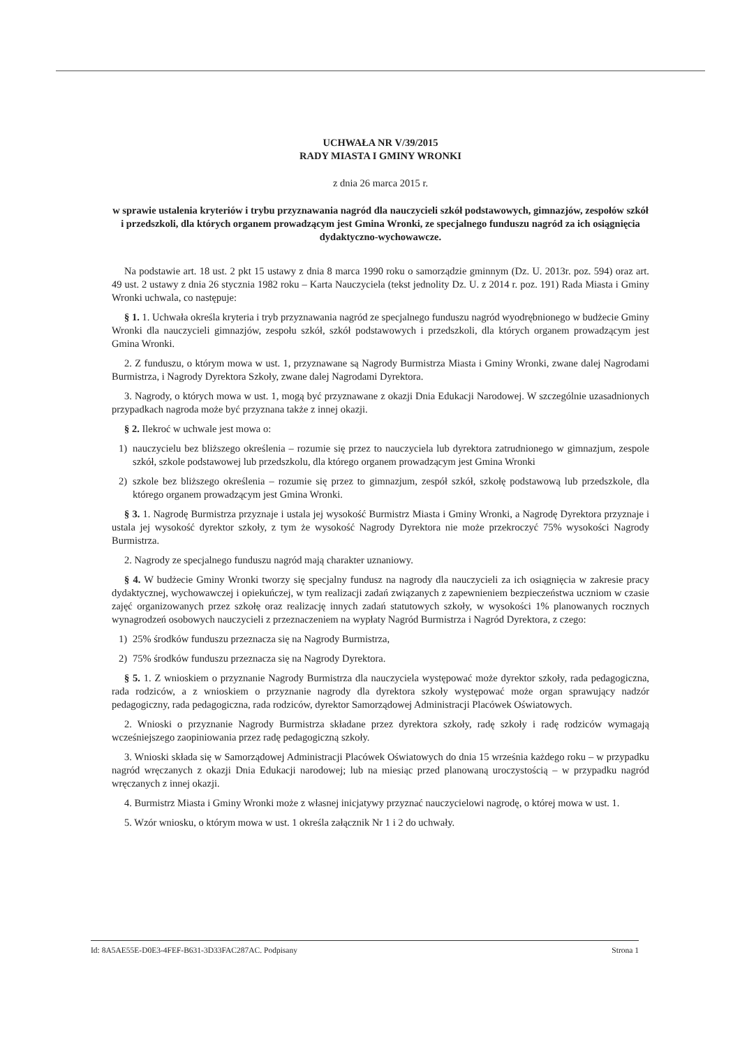UCHWAŁA NR V/39/2015
RADY MIASTA I GMINY WRONKI
z dnia 26 marca 2015 r.
w sprawie ustalenia kryteriów i trybu przyznawania nagród dla nauczycieli szkół podstawowych, gimnazjów, zespołów szkół i przedszkoli, dla których organem prowadzącym jest Gmina Wronki, ze specjalnego funduszu nagród za ich osiągnięcia dydaktyczno-wychowawcze.
Na podstawie art. 18 ust. 2 pkt 15 ustawy z dnia 8 marca 1990 roku o samorządzie gminnym (Dz. U. 2013r. poz. 594) oraz art. 49 ust. 2 ustawy z dnia 26 stycznia 1982 roku – Karta Nauczyciela (tekst jednolity Dz. U. z 2014 r. poz. 191) Rada Miasta i Gminy Wronki uchwala, co następuje:
§ 1. 1. Uchwała określa kryteria i tryb przyznawania nagród ze specjalnego funduszu nagród wyodrębnionego w budżecie Gminy Wronki dla nauczycieli gimnazjów, zespołu szkół, szkół podstawowych i przedszkoli, dla których organem prowadzącym jest Gmina Wronki.
2. Z funduszu, o którym mowa w ust. 1, przyznawane są Nagrody Burmistrza Miasta i Gminy Wronki, zwane dalej Nagrodami Burmistrza, i Nagrody Dyrektora Szkoły, zwane dalej Nagrodami Dyrektora.
3. Nagrody, o których mowa w ust. 1, mogą być przyznawane z okazji Dnia Edukacji Narodowej. W szczególnie uzasadnionych przypadkach nagroda może być przyznana także z innej okazji.
§ 2. Ilekroć w uchwale jest mowa o:
1) nauczycielu bez bliższego określenia – rozumie się przez to nauczyciela lub dyrektora zatrudnionego w gimnazjum, zespole szkół, szkole podstawowej lub przedszkolu, dla którego organem prowadzącym jest Gmina Wronki
2) szkole bez bliższego określenia – rozumie się przez to gimnazjum, zespół szkół, szkołę podstawową lub przedszkole, dla którego organem prowadzącym jest Gmina Wronki.
§ 3. 1. Nagrodę Burmistrza przyznaje i ustala jej wysokość Burmistrz Miasta i Gminy Wronki, a Nagrodę Dyrektora przyznaje i ustala jej wysokość dyrektor szkoły, z tym że wysokość Nagrody Dyrektora nie może przekroczyć 75% wysokości Nagrody Burmistrza.
2. Nagrody ze specjalnego funduszu nagród mają charakter uznaniowy.
§ 4. W budżecie Gminy Wronki tworzy się specjalny fundusz na nagrody dla nauczycieli za ich osiągnięcia w zakresie pracy dydaktycznej, wychowawczej i opiekuńczej, w tym realizacji zadań związanych z zapewnieniem bezpieczeństwa uczniom w czasie zajęć organizowanych przez szkołę oraz realizację innych zadań statutowych szkoły, w wysokości 1% planowanych rocznych wynagrodzeń osobowych nauczycieli z przeznaczeniem na wypłaty Nagród Burmistrza i Nagród Dyrektora, z czego:
1) 25% środków funduszu przeznacza się na Nagrody Burmistrza,
2) 75% środków funduszu przeznacza się na Nagrody Dyrektora.
§ 5. 1. Z wnioskiem o przyznanie Nagrody Burmistrza dla nauczyciela występować może dyrektor szkoły, rada pedagogiczna, rada rodziców, a z wnioskiem o przyznanie nagrody dla dyrektora szkoły występować może organ sprawujący nadzór pedagogiczny, rada pedagogiczna, rada rodziców, dyrektor Samorządowej Administracji Placówek Oświatowych.
2. Wnioski o przyznanie Nagrody Burmistrza składane przez dyrektora szkoły, radę szkoły i radę rodziców wymagają wcześniejszego zaopiniowania przez radę pedagogiczną szkoły.
3. Wnioski składa się w Samorządowej Administracji Placówek Oświatowych do dnia 15 września każdego roku – w przypadku nagród wręczanych z okazji Dnia Edukacji narodowej; lub na miesiąc przed planowaną uroczystością – w przypadku nagród wręczanych z innej okazji.
4. Burmistrz Miasta i Gminy Wronki może z własnej inicjatywy przyznać nauczycielowi nagrodę, o której mowa w ust. 1.
5. Wzór wniosku, o którym mowa w ust. 1 określa załącznik Nr 1 i 2 do uchwały.
Id: 8A5AE55E-D0E3-4FEF-B631-3D33FAC287AC. Podpisany Strona 1